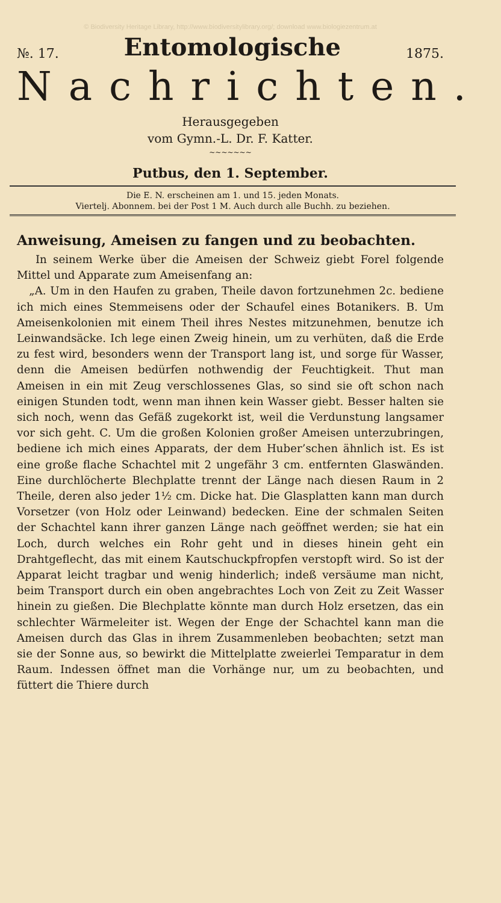© Biodiversity Heritage Library, http://www.biodiversitylibrary.org/; download www.biologiezentrum.at
№. 17. Entomologische 1875.
Nachrichten.
Herausgegeben
vom Gymn.-L. Dr. F. Katter.
~~~~~~~
Putbus, den 1. September.
Die E. N. erscheinen am 1. und 15. jeden Monats.
Viertelj. Abonnem. bei der Post 1 M. Auch durch alle Buchh. zu beziehen.
Anweisung, Ameisen zu fangen und zu beobachten.
In seinem Werke über die Ameisen der Schweiz giebt Forel folgende Mittel und Apparate zum Ameisenfang an:
„A. Um in den Haufen zu graben, Theile davon fortzunehmen 2c. bediene ich mich eines Stemmeisens oder der Schaufel eines Botanikers. B. Um Ameisenkolonien mit einem Theil ihres Nestes mitzunehmen, benutze ich Leinwandsäcke. Ich lege einen Zweig hinein, um zu verhüten, daß die Erde zu fest wird, besonders wenn der Transport lang ist, und sorge für Wasser, denn die Ameisen bedürfen nothwendig der Feuchtigkeit. Thut man Ameisen in ein mit Zeug verschlossenes Glas, so sind sie oft schon nach einigen Stunden todt, wenn man ihnen kein Wasser giebt. Besser halten sie sich noch, wenn das Gefäß zugekorkt ist, weil die Verdunstung langsamer vor sich geht. C. Um die großen Kolonien großer Ameisen unterzubringen, bediene ich mich eines Apparats, der dem Huber’schen ähnlich ist. Es ist eine große flache Schachtel mit 2 ungefähr 3 cm. entfernten Glaswänden. Eine durchlöcherte Blechplatte trennt der Länge nach diesen Raum in 2 Theile, deren also jeder 1½ cm. Dicke hat. Die Glasplatten kann man durch Vorsetzer (von Holz oder Leinwand) bedecken. Eine der schmalen Seiten der Schachtel kann ihrer ganzen Länge nach geöffnet werden; sie hat ein Loch, durch welches ein Rohr geht und in dieses hinein geht ein Drahtgeflecht, das mit einem Kautschuckpfropfen verstopft wird. So ist der Apparat leicht tragbar und wenig hinderlich; indeß versäume man nicht, beim Transport durch ein oben angebrachtes Loch von Zeit zu Zeit Wasser hinein zu gießen. Die Blechplatte könnte man durch Holz ersetzen, das ein schlechter Wärmeleiter ist. Wegen der Enge der Schachtel kann man die Ameisen durch das Glas in ihrem Zusammenleben beobachten; setzt man sie der Sonne aus, so bewirkt die Mittelplatte zweierlei Temparatur in dem Raum. Indessen öffnet man die Vorhänge nur, um zu beobachten, und füttert die Thiere durch